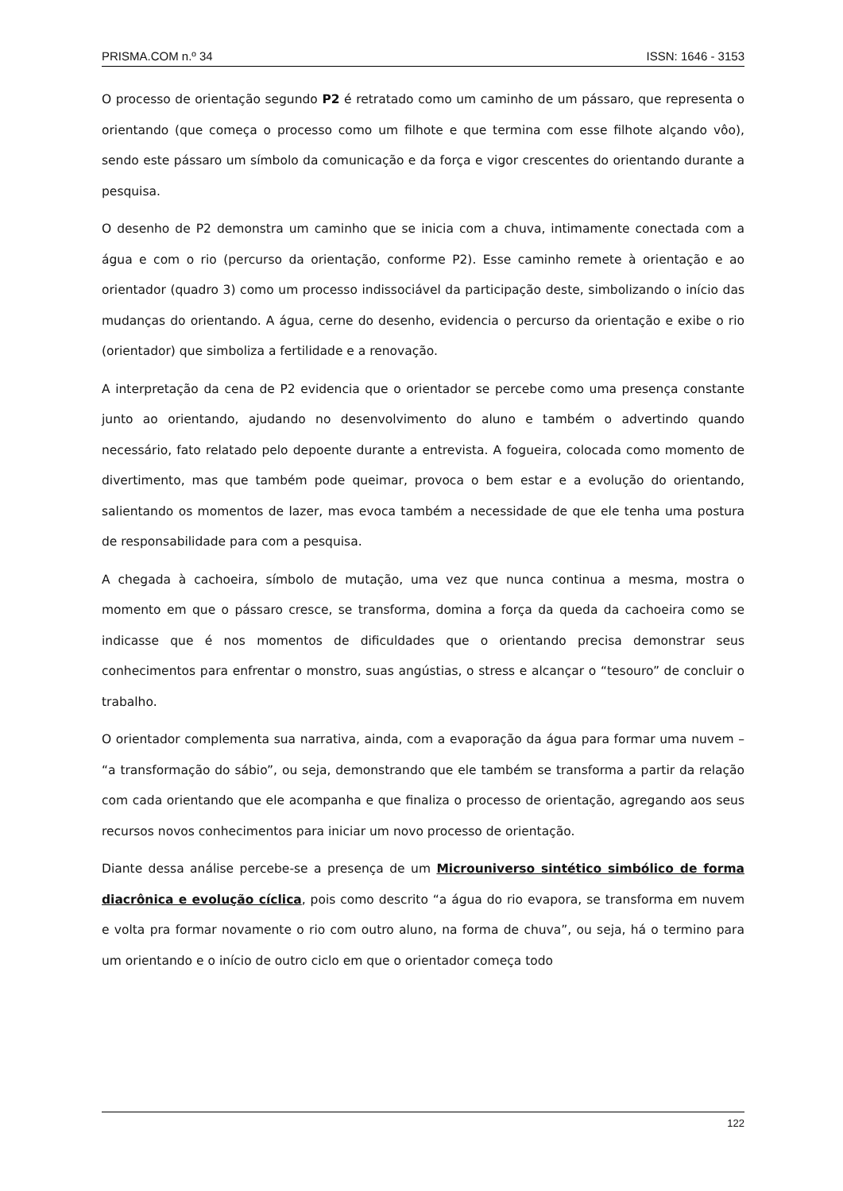PRISMA.COM n.º 34 ISSN: 1646 - 3153
O processo de orientação segundo P2 é retratado como um caminho de um pássaro, que representa o orientando (que começa o processo como um filhote e que termina com esse filhote alçando vôo), sendo este pássaro um símbolo da comunicação e da força e vigor crescentes do orientando durante a pesquisa.
O desenho de P2 demonstra um caminho que se inicia com a chuva, intimamente conectada com a água e com o rio (percurso da orientação, conforme P2). Esse caminho remete à orientação e ao orientador (quadro 3) como um processo indissociável da participação deste, simbolizando o início das mudanças do orientando. A água, cerne do desenho, evidencia o percurso da orientação e exibe o rio (orientador) que simboliza a fertilidade e a renovação.
A interpretação da cena de P2 evidencia que o orientador se percebe como uma presença constante junto ao orientando, ajudando no desenvolvimento do aluno e também o advertindo quando necessário, fato relatado pelo depoente durante a entrevista. A fogueira, colocada como momento de divertimento, mas que também pode queimar, provoca o bem estar e a evolução do orientando, salientando os momentos de lazer, mas evoca também a necessidade de que ele tenha uma postura de responsabilidade para com a pesquisa.
A chegada à cachoeira, símbolo de mutação, uma vez que nunca continua a mesma, mostra o momento em que o pássaro cresce, se transforma, domina a força da queda da cachoeira como se indicasse que é nos momentos de dificuldades que o orientando precisa demonstrar seus conhecimentos para enfrentar o monstro, suas angústias, o stress e alcançar o “tesouro” de concluir o trabalho.
O orientador complementa sua narrativa, ainda, com a evaporação da água para formar uma nuvem – “a transformação do sábio”, ou seja, demonstrando que ele também se transforma a partir da relação com cada orientando que ele acompanha e que finaliza o processo de orientação, agregando aos seus recursos novos conhecimentos para iniciar um novo processo de orientação.
Diante dessa análise percebe-se a presença de um Microuniverso sintético simbólico de forma diacrônica e evolução cíclica, pois como descrito “a água do rio evapora, se transforma em nuvem e volta pra formar novamente o rio com outro aluno, na forma de chuva”, ou seja, há o termino para um orientando e o início de outro ciclo em que o orientador começa todo
122